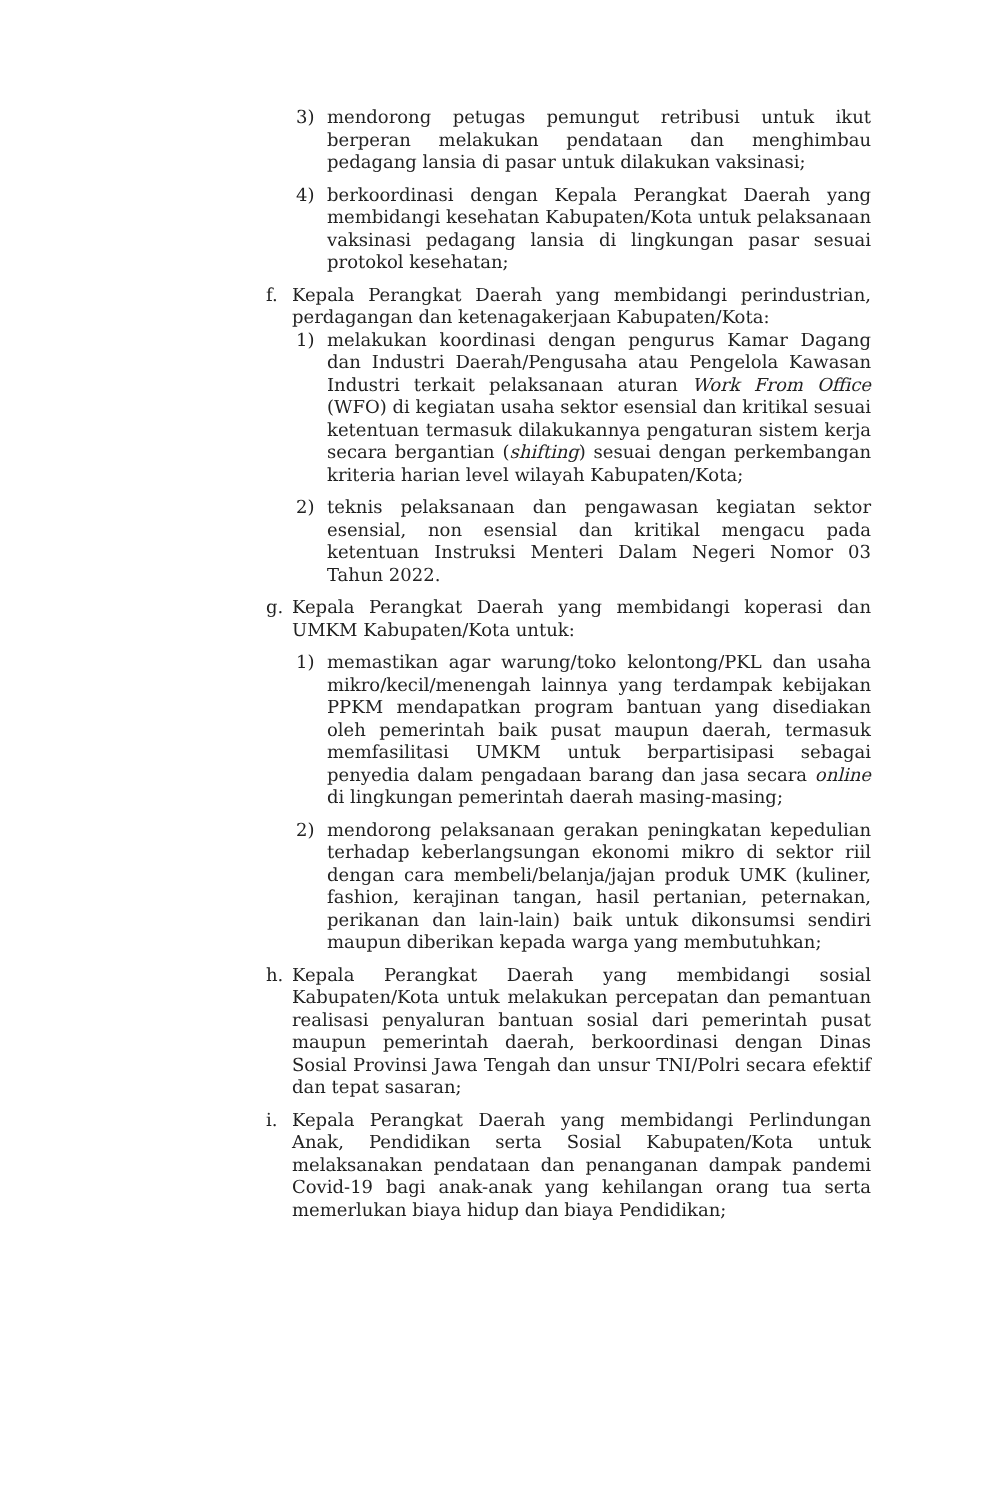3) mendorong petugas pemungut retribusi untuk ikut berperan melakukan pendataan dan menghimbau pedagang lansia di pasar untuk dilakukan vaksinasi;
4) berkoordinasi dengan Kepala Perangkat Daerah yang membidangi kesehatan Kabupaten/Kota untuk pelaksanaan vaksinasi pedagang lansia di lingkungan pasar sesuai protokol kesehatan;
f. Kepala Perangkat Daerah yang membidangi perindustrian, perdagangan dan ketenagakerjaan Kabupaten/Kota:
1) melakukan koordinasi dengan pengurus Kamar Dagang dan Industri Daerah/Pengusaha atau Pengelola Kawasan Industri terkait pelaksanaan aturan Work From Office (WFO) di kegiatan usaha sektor esensial dan kritikal sesuai ketentuan termasuk dilakukannya pengaturan sistem kerja secara bergantian (shifting) sesuai dengan perkembangan kriteria harian level wilayah Kabupaten/Kota;
2) teknis pelaksanaan dan pengawasan kegiatan sektor esensial, non esensial dan kritikal mengacu pada ketentuan Instruksi Menteri Dalam Negeri Nomor 03 Tahun 2022.
g. Kepala Perangkat Daerah yang membidangi koperasi dan UMKM Kabupaten/Kota untuk:
1) memastikan agar warung/toko kelontong/PKL dan usaha mikro/kecil/menengah lainnya yang terdampak kebijakan PPKM mendapatkan program bantuan yang disediakan oleh pemerintah baik pusat maupun daerah, termasuk memfasilitasi UMKM untuk berpartisipasi sebagai penyedia dalam pengadaan barang dan jasa secara online di lingkungan pemerintah daerah masing-masing;
2) mendorong pelaksanaan gerakan peningkatan kepedulian terhadap keberlangsungan ekonomi mikro di sektor riil dengan cara membeli/belanja/jajan produk UMK (kuliner, fashion, kerajinan tangan, hasil pertanian, peternakan, perikanan dan lain-lain) baik untuk dikonsumsi sendiri maupun diberikan kepada warga yang membutuhkan;
h. Kepala Perangkat Daerah yang membidangi sosial Kabupaten/Kota untuk melakukan percepatan dan pemantuan realisasi penyaluran bantuan sosial dari pemerintah pusat maupun pemerintah daerah, berkoordinasi dengan Dinas Sosial Provinsi Jawa Tengah dan unsur TNI/Polri secara efektif dan tepat sasaran;
i. Kepala Perangkat Daerah yang membidangi Perlindungan Anak, Pendidikan serta Sosial Kabupaten/Kota untuk melaksanakan pendataan dan penanganan dampak pandemi Covid-19 bagi anak-anak yang kehilangan orang tua serta memerlukan biaya hidup dan biaya Pendidikan;